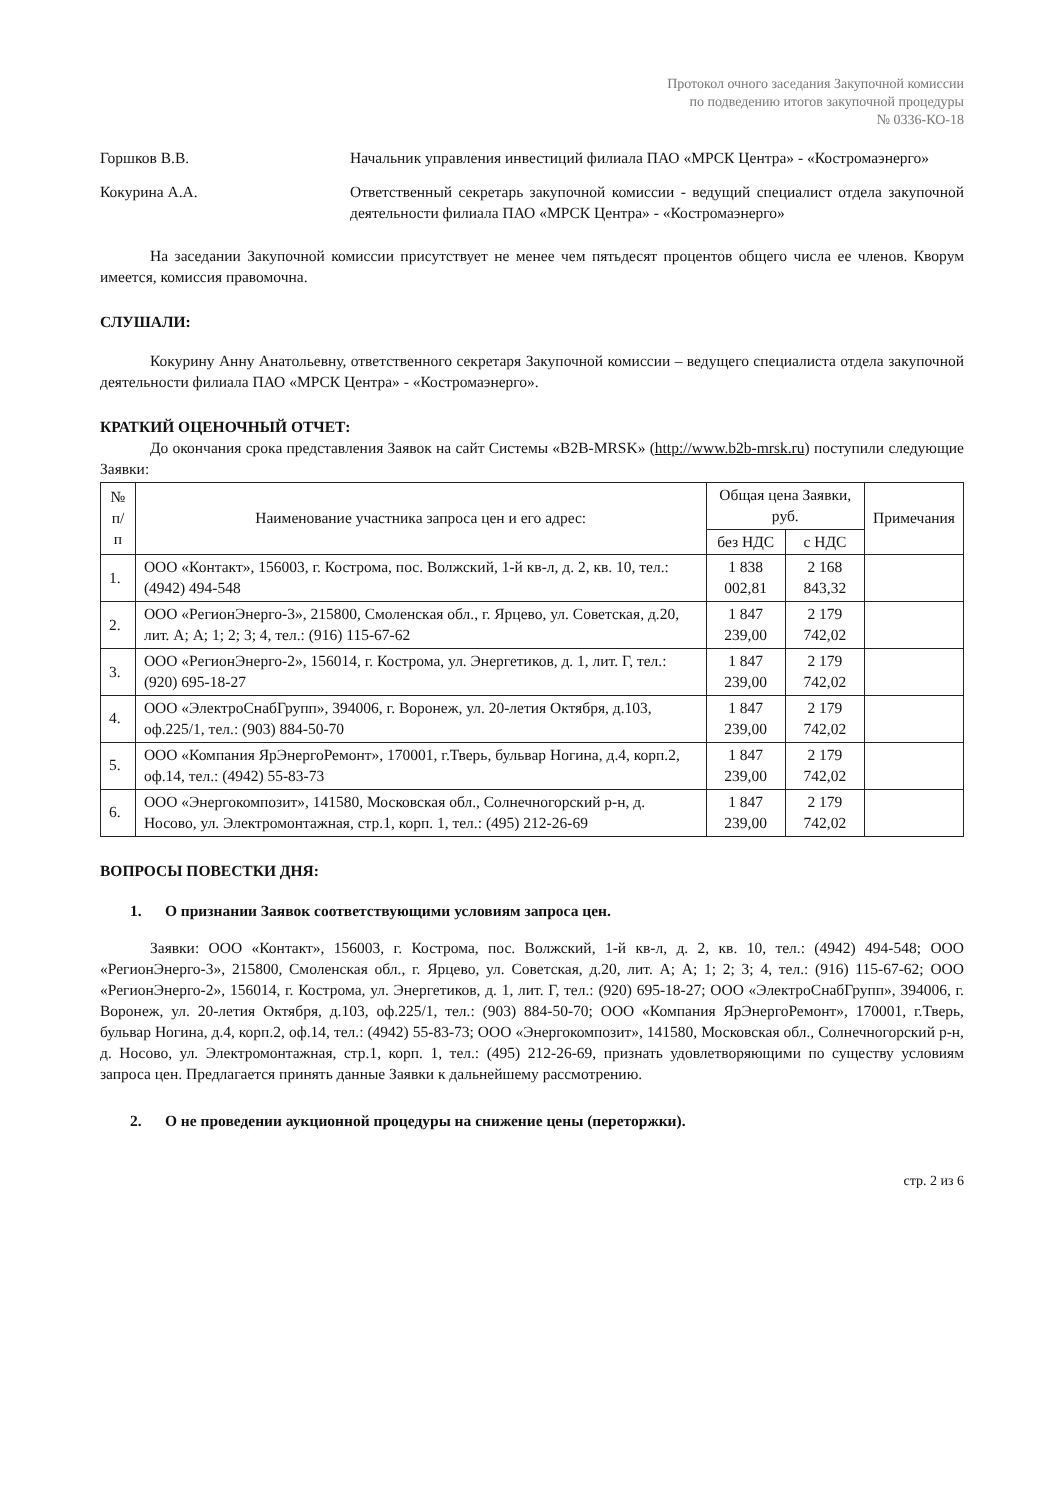Протокол очного заседания Закупочной комиссии
по подведению итогов закупочной процедуры
№ 0336-КО-18
Горшков В.В. Начальник управления инвестиций филиала ПАО «МРСК Центра» - «Костромаэнерго»
Кокурина А.А. Ответственный секретарь закупочной комиссии - ведущий специалист отдела закупочной деятельности филиала ПАО «МРСК Центра» - «Костромаэнерго»
На заседании Закупочной комиссии присутствует не менее чем пятьдесят процентов общего числа ее членов. Кворум имеется, комиссия правомочна.
СЛУШАЛИ:
Кокурину Анну Анатольевну, ответственного секретаря Закупочной комиссии – ведущего специалиста отдела закупочной деятельности филиала ПАО «МРСК Центра» - «Костромаэнерго».
КРАТКИЙ ОЦЕНОЧНЫЙ ОТЧЕТ:
До окончания срока представления Заявок на сайт Системы «B2B-MRSK» (http://www.b2b-mrsk.ru) поступили следующие Заявки:
| № п/п | Наименование участника запроса цен и его адрес: | Общая цена Заявки, руб. | | Примечания |
| --- | --- | --- | --- | --- |
| | | без НДС | с НДС | |
| 1. | ООО «Контакт», 156003, г. Кострома, пос. Волжский, 1-й кв-л, д. 2, кв. 10, тел.: (4942) 494-548 | 1 838 002,81 | 2 168 843,32 | |
| 2. | ООО «РегионЭнерго-3», 215800, Смоленская обл., г. Ярцево, ул. Советская, д.20, лит. А; А; 1; 2; 3; 4, тел.: (916) 115-67-62 | 1 847 239,00 | 2 179 742,02 | |
| 3. | ООО «РегионЭнерго-2», 156014, г. Кострома, ул. Энергетиков, д. 1, лит. Г, тел.: (920) 695-18-27 | 1 847 239,00 | 2 179 742,02 | |
| 4. | ООО «ЭлектроСнабГрупп», 394006, г. Воронеж, ул. 20-летия Октября, д.103, оф.225/1, тел.: (903) 884-50-70 | 1 847 239,00 | 2 179 742,02 | |
| 5. | ООО «Компания ЯрЭнергоРемонт», 170001, г.Тверь, бульвар Ногина, д.4, корп.2, оф.14, тел.: (4942) 55-83-73 | 1 847 239,00 | 2 179 742,02 | |
| 6. | ООО «Энергокомпозит», 141580, Московская обл., Солнечногорский р-н, д. Носово, ул. Электромонтажная, стр.1, корп. 1, тел.: (495) 212-26-69 | 1 847 239,00 | 2 179 742,02 | |
ВОПРОСЫ ПОВЕСТКИ ДНЯ:
1. О признании Заявок соответствующими условиям запроса цен.
Заявки: ООО «Контакт», 156003, г. Кострома, пос. Волжский, 1-й кв-л, д. 2, кв. 10, тел.: (4942) 494-548; ООО «РегионЭнерго-3», 215800, Смоленская обл., г. Ярцево, ул. Советская, д.20, лит. А; А; 1; 2; 3; 4, тел.: (916) 115-67-62; ООО «РегионЭнерго-2», 156014, г. Кострома, ул. Энергетиков, д. 1, лит. Г, тел.: (920) 695-18-27; ООО «ЭлектроСнабГрупп», 394006, г. Воронеж, ул. 20-летия Октября, д.103, оф.225/1, тел.: (903) 884-50-70; ООО «Компания ЯрЭнергоРемонт», 170001, г.Тверь, бульвар Ногина, д.4, корп.2, оф.14, тел.: (4942) 55-83-73; ООО «Энергокомпозит», 141580, Московская обл., Солнечногорский р-н, д. Носово, ул. Электромонтажная, стр.1, корп. 1, тел.: (495) 212-26-69, признать удовлетворяющими по существу условиям запроса цен. Предлагается принять данные Заявки к дальнейшему рассмотрению.
2. О не проведении аукционной процедуры на снижение цены (переторжки).
стр. 2 из 6